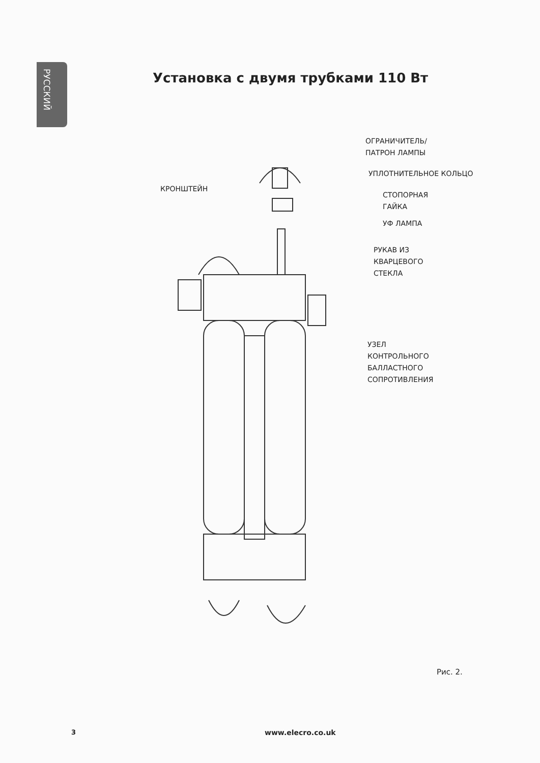РУССКИЙ
Установка с двумя трубками 110 Вт
ОГРАНИЧИТЕЛЬ/
ПАТРОН ЛАМПЫ
УПЛОТНИТЕЛЬНОЕ КОЛЬЦО
КРОНШТЕЙН
СТОПОРНАЯ
ГАЙКА
УФ ЛАМПА
РУКАВ ИЗ
КВАРЦЕВОГО
СТЕКЛА
УЗЕЛ
КОНТРОЛЬНОГО
БАЛЛАСТНОГО
СОПРОТИВЛЕНИЯ
Рис. 2.
3 www.elecro.co.uk